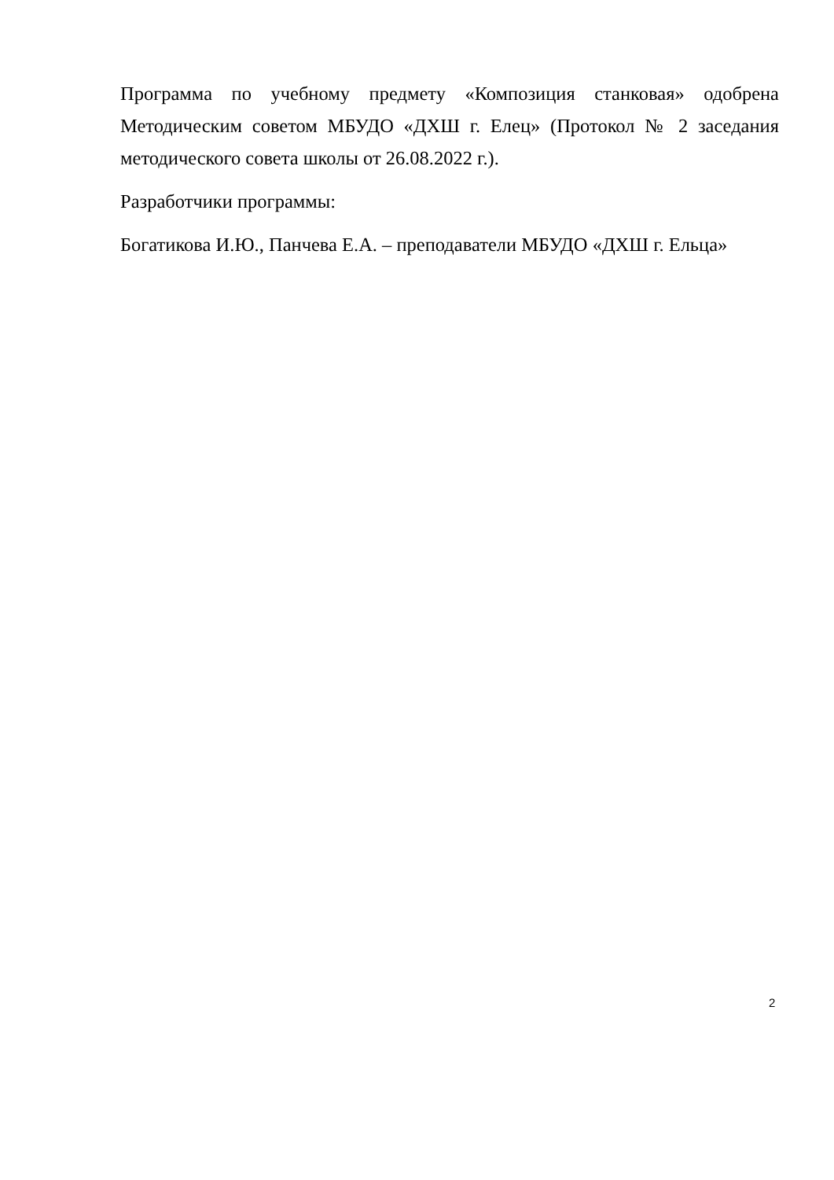Программа по учебному предмету «Композиция станковая» одобрена Методическим советом МБУДО «ДХШ г. Елец» (Протокол № 2 заседания методического совета школы от 26.08.2022 г.).
Разработчики программы:
Богатикова И.Ю., Панчева Е.А. – преподаватели МБУДО «ДХШ г. Ельца»
2